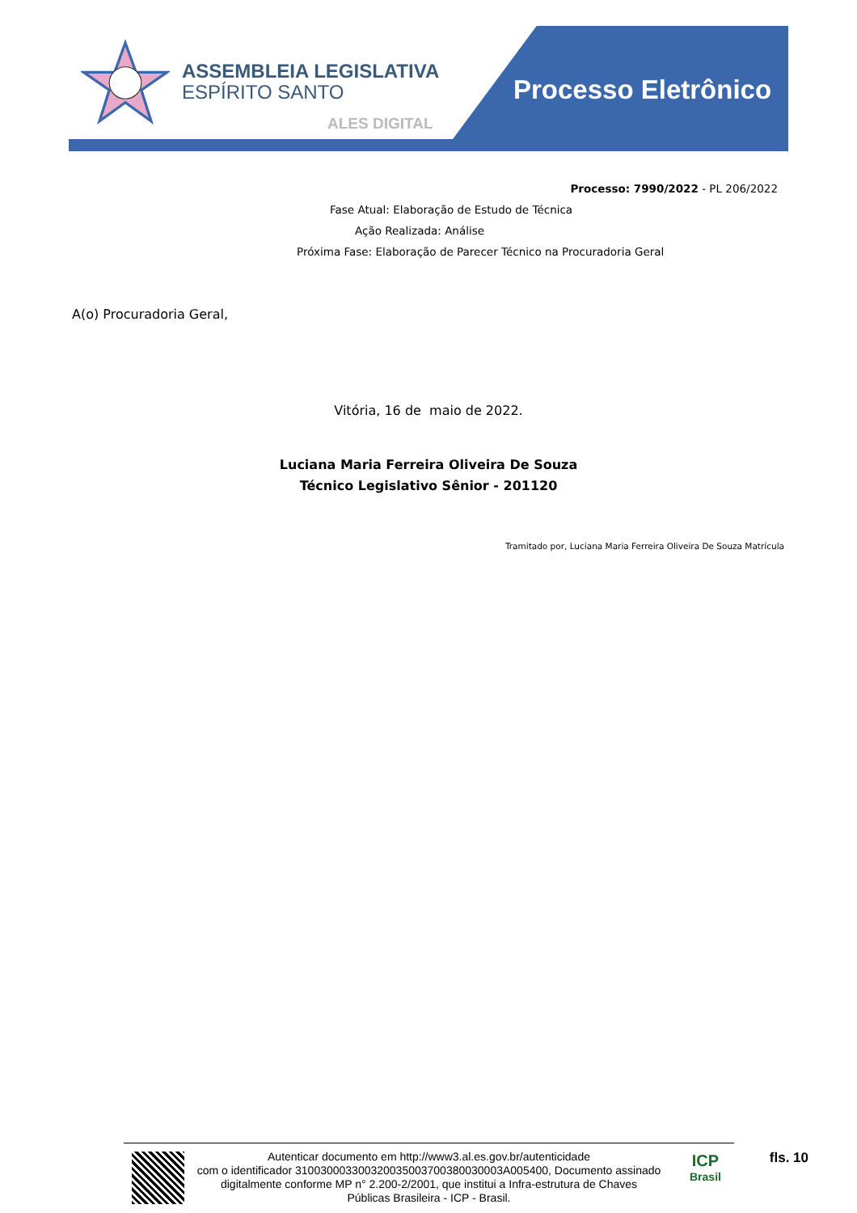ASSEMBLEIA LEGISLATIVA
ESPÍRITO SANTO
ALES DIGITAL
Processo Eletrônico
Processo: 7990/2022 - PL 206/2022
Fase Atual: Elaboração de Estudo de Técnica
Ação Realizada: Análise
Próxima Fase: Elaboração de Parecer Técnico na Procuradoria Geral
A(o) Procuradoria Geral,
Vitória, 16 de maio de 2022.
Luciana Maria Ferreira Oliveira De Souza
Técnico Legislativo Sênior - 201120
Tramitado por, Luciana Maria Ferreira Oliveira De Souza Matrícula
Autenticar documento em http://www3.al.es.gov.br/autenticidade
com o identificador 310030003300320035003700380030003A005400, Documento assinado
digitalmente conforme MP n° 2.200-2/2001, que institui a Infra-estrutura de Chaves
Públicas Brasileira - ICP - Brasil.
ICP
Brasil
fls. 10